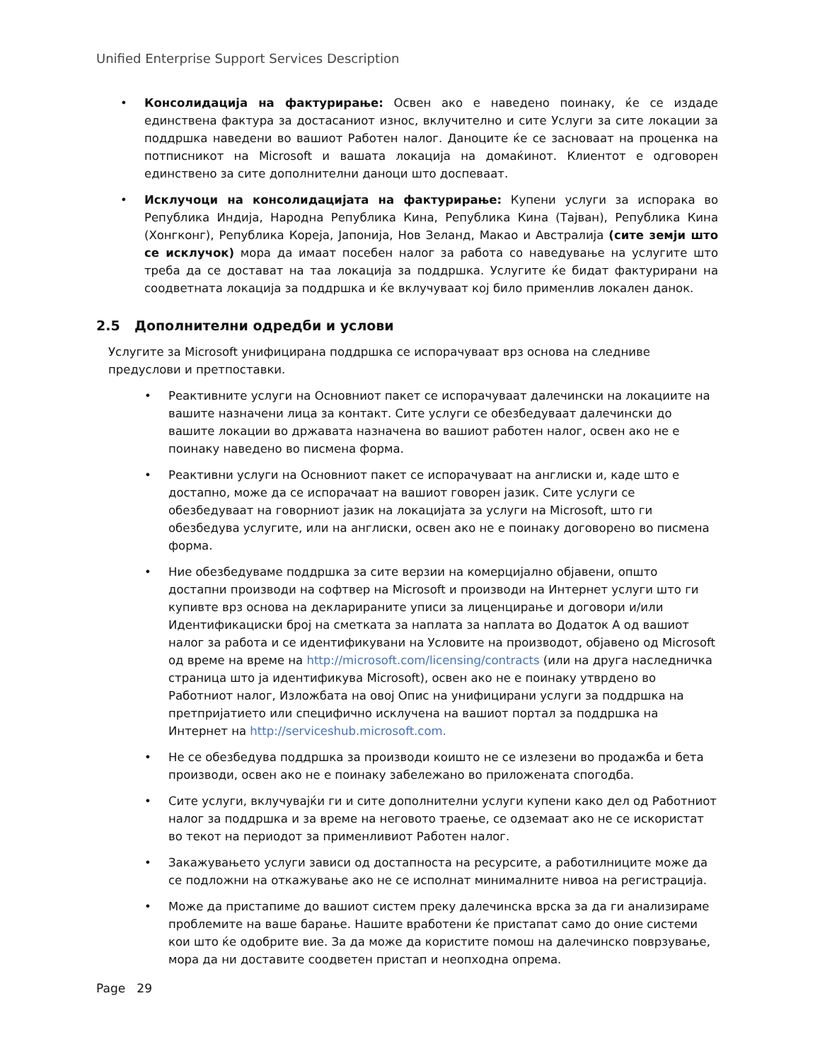Unified Enterprise Support Services Description
• Консолидација на фактурирање: Освен ако е наведено поинаку, ќе се издаде единствена фактура за достасаниот износ, вклучително и сите Услуги за сите локации за поддршка наведени во вашиот Работен налог. Даноците ќе се засноваат на проценка на потписникот на Microsoft и вашата локација на домаќинот. Клиентот е одговорен единствено за сите дополнителни даноци што доспеваат.
• Исклучоци на консолидацијата на фактурирање: Купени услуги за испорака во Република Индија, Народна Република Кина, Република Кина (Тајван), Република Кина (Хонгконг), Република Кореја, Јапонија, Нов Зеланд, Макао и Австралија (сите земји што се исклучок) мора да имаат посебен налог за работа со наведување на услугите што треба да се достават на таа локација за поддршка. Услугите ќе бидат фактурирани на соодветната локација за поддршка и ќе вклучуваат кој било применлив локален данок.
2.5 Дополнителни одредби и услови
Услугите за Microsoft унифицирана поддршка се испорачуваат врз основа на следниве предуслови и претпоставки.
• Реактивните услуги на Основниот пакет се испорачуваат далечински на локациите на вашите назначени лица за контакт. Сите услуги се обезбедуваат далечински до вашите локации во државата назначена во вашиот работен налог, освен ако не е поинаку наведено во писмена форма.
• Реактивни услуги на Основниот пакет се испорачуваат на англиски и, каде што е достапно, може да се испорачаат на вашиот говорен јазик. Сите услуги се обезбедуваат на говорниот јазик на локацијата за услуги на Microsoft, што ги обезбедува услугите, или на англиски, освен ако не е поинаку договорено во писмена форма.
• Ние обезбедуваме поддршка за сите верзии на комерцијално објавени, општо достапни производи на софтвер на Microsoft и производи на Интернет услуги што ги купивте врз основа на декларираните уписи за лиценцирање и договори и/или Идентификациски број на сметката за наплата за наплата во Додаток А од вашиот налог за работа и се идентификувани на Условите на производот, објавено од Microsoft од време на време на http://microsoft.com/licensing/contracts (или на друга наследничка страница што ја идентификува Microsoft), освен ако не е поинаку утврдено во Работниот налог, Изложбата на овој Опис на унифицирани услуги за поддршка на претпријатието или специфично исклучена на вашиот портал за поддршка на Интернет на http://serviceshub.microsoft.com.
• Не се обезбедува поддршка за производи коишто не се излезени во продажба и бета производи, освен ако не е поинаку забележано во приложената спогодба.
• Сите услуги, вклучувајќи ги и сите дополнителни услуги купени како дел од Работниот налог за поддршка и за време на неговото траење, се одземаат ако не се искористат во текот на периодот за применливиот Работен налог.
• Закажувањето услуги зависи од достапноста на ресурсите, а работилниците може да се подложни на откажување ако не се исполнат минималните нивоа на регистрација.
• Може да пристапиме до вашиот систем преку далечинска врска за да ги анализираме проблемите на ваше барање. Нашите вработени ќе пристапат само до оние системи кои што ќе одобрите вие. За да може да користите помош на далечинско поврзување, мора да ни доставите соодветен пристап и неопходна опрема.
Page 29